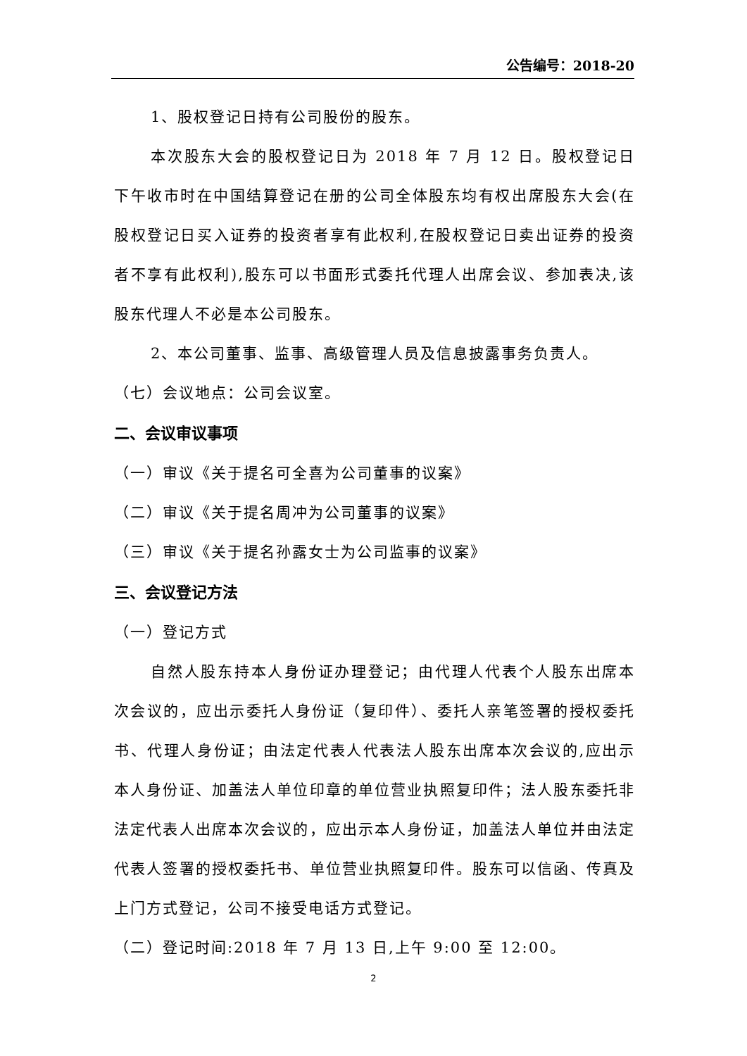公告编号：2018-20
1、股权登记日持有公司股份的股东。
本次股东大会的股权登记日为 2018 年 7 月 12 日。股权登记日下午收市时在中国结算登记在册的公司全体股东均有权出席股东大会(在股权登记日买入证券的投资者享有此权利,在股权登记日卖出证券的投资者不享有此权利),股东可以书面形式委托代理人出席会议、参加表决,该股东代理人不必是本公司股东。
2、本公司董事、监事、高级管理人员及信息披露事务负责人。
（七）会议地点：公司会议室。
二、会议审议事项
（一）审议《关于提名可全喜为公司董事的议案》
（二）审议《关于提名周冲为公司董事的议案》
（三）审议《关于提名孙露女士为公司监事的议案》
三、会议登记方法
（一）登记方式
自然人股东持本人身份证办理登记；由代理人代表个人股东出席本次会议的，应出示委托人身份证（复印件）、委托人亲笔签署的授权委托书、代理人身份证；由法定代表人代表法人股东出席本次会议的,应出示本人身份证、加盖法人单位印章的单位营业执照复印件；法人股东委托非法定代表人出席本次会议的，应出示本人身份证，加盖法人单位并由法定代表人签署的授权委托书、单位营业执照复印件。股东可以信函、传真及上门方式登记，公司不接受电话方式登记。
（二）登记时间:2018 年 7 月 13 日,上午 9:00 至 12:00。
2